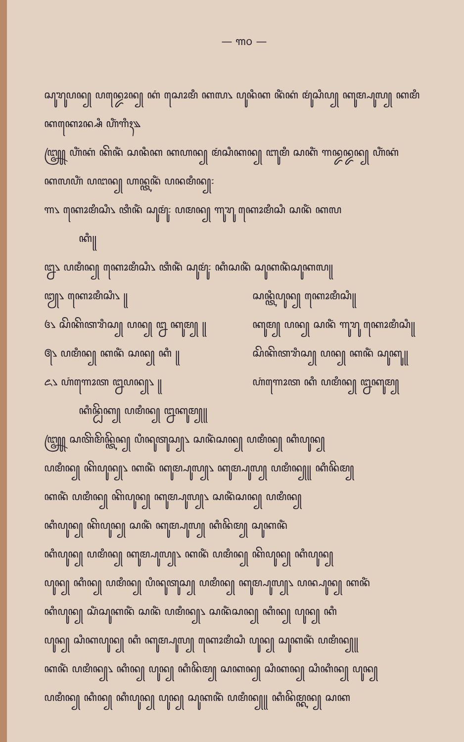— ꧑꧐ —
ꦱꦸꦫꦸꦥꦤ꧀ ꦥꦤ꧀ꦢꦺꦴꦤ꧀ ꦏꦁ ꦱꦺꦴꦩꦶ ꦏꦭ꧈ ꦥꦸꦤꦶꦏ ꦤꦶꦁꦏꦁ ꦩꦸꦁꦱꦶꦥ꧀ ꦏꦸꦩ꧀ꦥꦸꦭ꧀ ꦏꦩꦶ
ꦏꦏꦺꦴꦤ꧀ꦱꦶ ꦲꦶꦁꦒꦶꦃ꧉
꧅ ꦲꦶꦁꦏꦁ ꦏꦼꦤꦶꦁ ꦱꦤꦶꦏ ꦏꦲꦤ꧀ ꦩꦁꦱꦶꦏꦤ꧀ ꦧꦸꦩꦶ ꦱꦏꦶꦁ ꦒꦤ꧀ꦢꦤ꧀ꦢꦤ꧀ ꦲꦶꦁꦏꦁ
ꦏꦭꦲꦶꦁ ꦥꦔꦤ꧀ ꦲꦤ꧀ꦠꦤꦶꦁ ꦥꦤꦩꦶꦤ꧀꧇
꧑꧈ ꦏꦺꦴꦩꦶꦱꦶ꧈ ꦠꦶꦤꦶꦁ ꦱꦸꦩꦸꦁ꧇ ꦥꦩꦤ꧀ ꦒꦸꦫꦸ ꦏꦺꦴꦩꦶꦱꦶ ꦱꦤꦶꦁ ꦏꦭ
ꦏꦶ꧋
꧒꧈ ꦥꦩꦶꦤ꧀ ꦏꦺꦴꦩꦶꦱꦶ꧈ ꦠꦶꦤꦶꦁ ꦱꦸꦩꦸꦁ꧇ ꦏꦶꦱꦤꦶꦁ ꦱꦸꦏꦤꦶꦁꦱꦸꦏꦭ꧋
꧓꧈ ꦏꦺꦴꦩꦶꦱꦶ꧈ ꧋ ꦱꦤ꧀ꦠꦶꦥꦸꦤ꧀ ꦏꦺꦴꦩꦶꦱꦶ꧋
꧔꧈ ꦱꦼꦏꦼꦠꦫꦶꦱ꧀ ꦥꦤ꧀ ꧒ ꦏꦸꦩ꧀ ꧋ ꦏꦸꦩ꧀ ꦥꦤ꧀ ꦱꦤꦶꦁ ꦒꦸꦫꦸ ꦏꦺꦴꦩꦶꦱꦶ꧋
꧕꧈ ꦥꦩꦶꦤ꧀ ꦏꦤꦶꦁ ꦱꦤ꧀ ꦏꦶ ꧋ ꦱꦼꦏꦼꦠꦫꦶꦱ꧀ ꦥꦤ꧀ ꦏꦤꦶꦁ ꦱꦸꦏꦸ꧋
꧖꧈ ꦲꦁꦒꦺꦴꦠ ꧒ꦥꦤ꧀꧈ ꧋ ꦲꦁꦒꦺꦴꦠ ꦏꦶ ꦥꦩꦶꦤ꧀ ꧒ꦏꦸꦩ꧀
ꦏꦶꦤ꧀ꦝꦼꦏ꧀ ꦥꦩꦶꦤ꧀ ꧒ꦏꦸꦩ꧀꧋
꧅ ꦱꦠꦼꦩꦼꦤ꧀ꦠꦼꦤ꧀ ꦥꦶꦤꦸꦠꦸꦱ꧀꧈ ꦱꦤꦶꦁꦱꦤ꧀ ꦥꦩꦶꦤ꧀ ꦏꦶꦥꦸꦤ꧀
ꦥꦩꦶꦤ꧀ ꦏꦼꦥꦸꦤ꧀꧈ ꦏꦤꦶꦁ ꦏꦸꦩ꧀ꦥꦸꦭ꧀꧈ ꦏꦸꦩ꧀ꦥꦸꦭ꧀ ꦥꦩꦶꦤ꧀꧋ ꦏꦶꦤꦼꦩ꧀
ꦏꦤꦶꦁ ꦥꦩꦶꦤ꧀ ꦏꦼꦥꦸꦤ꧀ ꦏꦸꦩ꧀ꦥꦸꦭ꧀꧈ ꦱꦤꦶꦁꦱꦤ꧀ ꦥꦩꦶꦤ꧀
ꦏꦶꦥꦸꦤ꧀ ꦏꦼꦥꦸꦤ꧀ ꦱꦤꦶꦁ ꦏꦸꦩ꧀ꦥꦸꦭ꧀ ꦏꦶꦤꦼꦩ꧀ ꦱꦸꦏꦤꦶꦁ
ꦏꦶꦥꦸꦤ꧀ ꦥꦩꦶꦤ꧀ ꦏꦸꦩ꧀ꦥꦸꦭ꧀꧈ ꦏꦤꦶꦁ ꦥꦩꦶꦤ꧀ ꦏꦼꦥꦸꦤ꧀ ꦏꦶꦥꦸꦤ꧀
ꦥꦸꦤ꧀ ꦏꦶꦤ꧀ ꦥꦩꦶꦤ꧀ ꦥꦶꦤꦸꦠꦸꦱ꧀ ꦥꦩꦶꦤ꧀ ꦏꦸꦩ꧀ꦥꦸꦭ꧀꧈ ꦥꦤ꧀ꦥꦸꦤ꧀ ꦏꦤꦶꦁ
ꦏꦶꦥꦸꦤ꧀ ꦱꦶꦁꦱꦸꦏꦤꦶꦁ ꦱꦤꦶꦁ ꦥꦩꦶꦤ꧀꧈ ꦱꦤꦶꦁꦱꦤ꧀ ꦏꦶꦤ꧀ ꦥꦸꦤ꧀ ꦏꦶ
ꦥꦸꦤ꧀ ꦱꦶꦏꦥꦸꦤ꧀ ꦏꦶ ꦏꦸꦩ꧀ꦥꦸꦭ꧀ ꦏꦺꦴꦩꦶꦱꦶ ꦥꦸꦤ꧀ ꦱꦸꦏꦤꦶꦁ ꦥꦩꦶꦤ꧀꧋
ꦏꦤꦶꦁ ꦥꦩꦶꦤ꧀꧈ ꦏꦶꦤ꧀ ꦥꦸꦤ꧀ ꦏꦶꦤꦼꦩ꧀ ꦱꦏꦤ꧀ ꦱꦶꦏꦤ꧀ ꦱꦶꦏꦶꦤ꧀ ꦥꦸꦤ꧀
ꦥꦩꦶꦤ꧀ ꦏꦶꦤ꧀ ꦏꦶꦥꦸꦤ꧀ ꦥꦸꦤ꧀ ꦱꦸꦏꦤꦶꦁ ꦥꦩꦶꦤ꧀꧋ ꦏꦶꦤꦼꦩ꧀ꦏꦤ꧀ ꦱꦏ